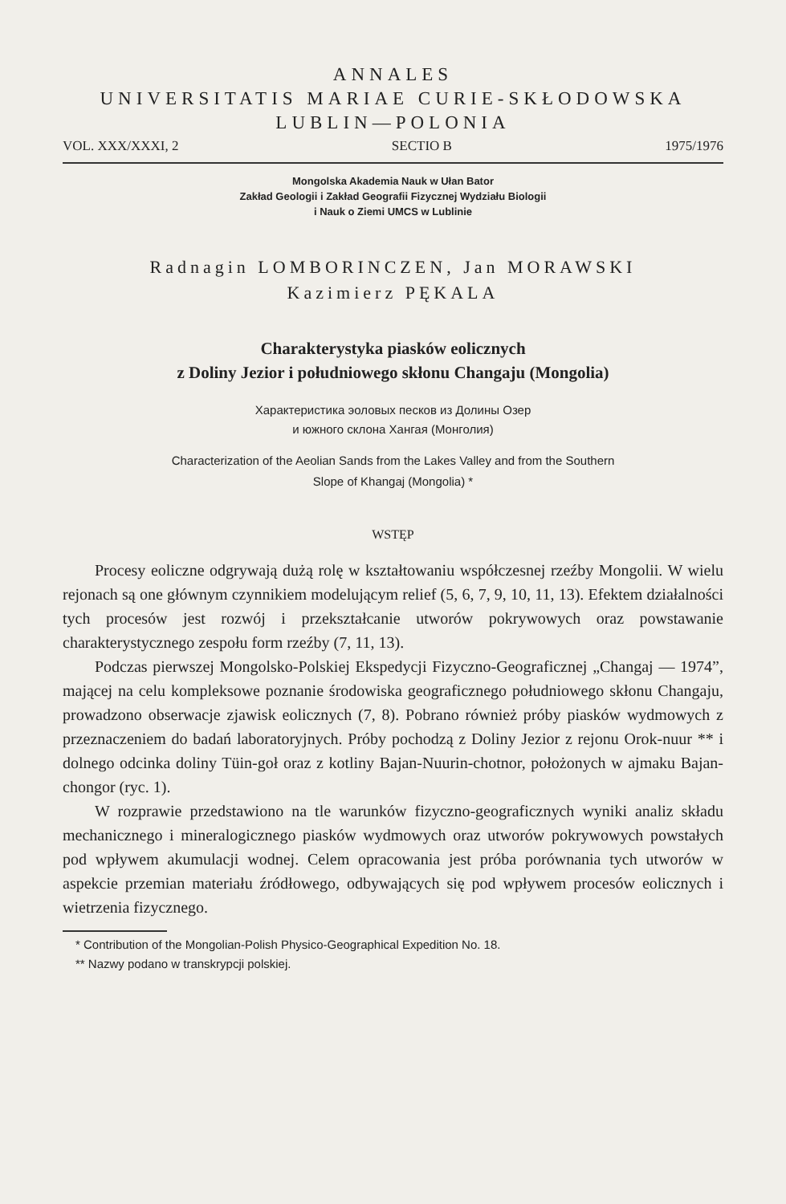ANNALES
UNIVERSITATIS MARIAE CURIE-SKŁODOWSKA
LUBLIN—POLONIA
VOL. XXX/XXXI, 2 SECTIO B 1975/1976
Mongolska Akademia Nauk w Ułan Bator
Zakład Geologii i Zakład Geografii Fizycznej Wydziału Biologii
i Nauk o Ziemi UMCS w Lublinie
Radnagin LOMBORINCZEN, Jan MORAWSKI
Kazimierz PĘKALA
Charakterystyka piasków eolicznych
z Doliny Jezior i południowego skłonu Changaju (Mongolia)
Характеристика эоловых песков из Долины Озер
и южного склона Хангая (Монголия)
Characterization of the Aeolian Sands from the Lakes Valley and from the Southern
Slope of Khangaj (Mongolia) *
WSTĘP
Procesy eoliczne odgrywają dużą rolę w kształtowaniu współczesnej rzeźby Mongolii. W wielu rejonach są one głównym czynnikiem modelującym relief (5, 6, 7, 9, 10, 11, 13). Efektem działalności tych procesów jest rozwój i przekształcanie utworów pokrywowych oraz powstawanie charakterystycznego zespołu form rzeźby (7, 11, 13).
Podczas pierwszej Mongolsko-Polskiej Ekspedycji Fizyczno-Geograficznej „Changaj — 1974”, mającej na celu kompleksowe poznanie środowiska geograficznego południowego skłonu Changaju, prowadzono obserwacje zjawisk eolicznych (7, 8). Pobrano również próby piasków wydmowych z przeznaczeniem do badań laboratoryjnych. Próby pochodzą z Doliny Jezior z rejonu Orok-nuur ** i dolnego odcinka doliny Tüin-goł oraz z kotliny Bajan-Nuurin-chotnor, położonych w ajmaku Bajan-chongor (ryc. 1).
W rozprawie przedstawiono na tle warunków fizyczno-geograficznych wyniki analiz składu mechanicznego i mineralogicznego piasków wydmowych oraz utworów pokrywowych powstałych pod wpływem akumulacji wodnej. Celem opracowania jest próba porównania tych utworów w aspekcie przemian materiału źródłowego, odbywających się pod wpływem procesów eolicznych i wietrzenia fizycznego.
* Contribution of the Mongolian-Polish Physico-Geographical Expedition No. 18.
** Nazwy podano w transkrypcji polskiej.